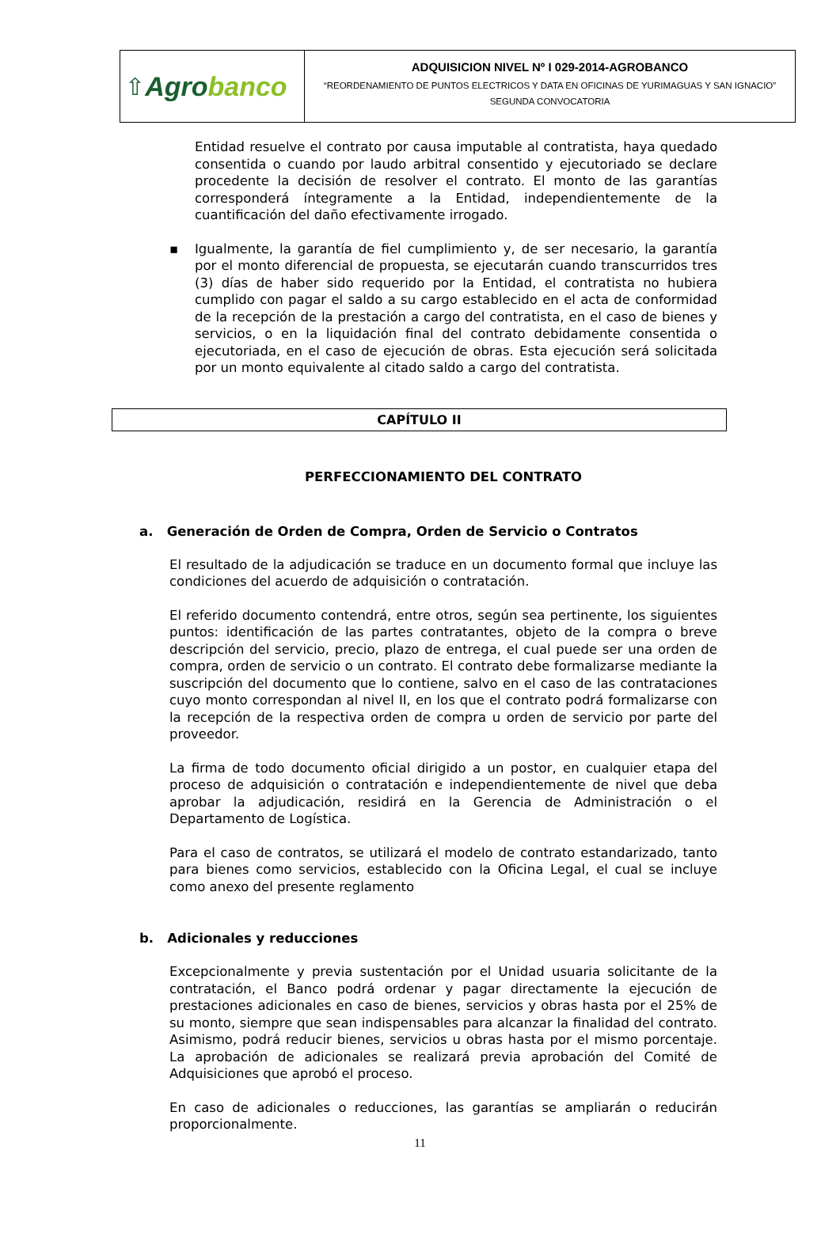⇧ Agrobanco
ADQUISICION NIVEL Nº I 029-2014-AGROBANCO
“REORDENAMIENTO DE PUNTOS ELECTRICOS Y DATA EN OFICINAS DE YURIMAGUAS Y SAN IGNACIO”
SEGUNDA CONVOCATORIA
Entidad resuelve el contrato por causa imputable al contratista, haya quedado consentida o cuando por laudo arbitral consentido y ejecutoriado se declare procedente la decisión de resolver el contrato. El monto de las garantías corresponderá íntegramente a la Entidad, independientemente de la cuantificación del daño efectivamente irrogado.
▪ Igualmente, la garantía de fiel cumplimiento y, de ser necesario, la garantía por el monto diferencial de propuesta, se ejecutarán cuando transcurridos tres (3) días de haber sido requerido por la Entidad, el contratista no hubiera cumplido con pagar el saldo a su cargo establecido en el acta de conformidad de la recepción de la prestación a cargo del contratista, en el caso de bienes y servicios, o en la liquidación final del contrato debidamente consentida o ejecutoriada, en el caso de ejecución de obras. Esta ejecución será solicitada por un monto equivalente al citado saldo a cargo del contratista.
CAPÍTULO II
PERFECCIONAMIENTO DEL CONTRATO
a. Generación de Orden de Compra, Orden de Servicio o Contratos
El resultado de la adjudicación se traduce en un documento formal que incluye las condiciones del acuerdo de adquisición o contratación.
El referido documento contendrá, entre otros, según sea pertinente, los siguientes puntos: identificación de las partes contratantes, objeto de la compra o breve descripción del servicio, precio, plazo de entrega, el cual puede ser una orden de compra, orden de servicio o un contrato. El contrato debe formalizarse mediante la suscripción del documento que lo contiene, salvo en el caso de las contrataciones cuyo monto correspondan al nivel II, en los que el contrato podrá formalizarse con la recepción de la respectiva orden de compra u orden de servicio por parte del proveedor.
La firma de todo documento oficial dirigido a un postor, en cualquier etapa del proceso de adquisición o contratación e independientemente de nivel que deba aprobar la adjudicación, residirá en la Gerencia de Administración o el Departamento de Logística.
Para el caso de contratos, se utilizará el modelo de contrato estandarizado, tanto para bienes como servicios, establecido con la Oficina Legal, el cual se incluye como anexo del presente reglamento
b. Adicionales y reducciones
Excepcionalmente y previa sustentación por el Unidad usuaria solicitante de la contratación, el Banco podrá ordenar y pagar directamente la ejecución de prestaciones adicionales en caso de bienes, servicios y obras hasta por el 25% de su monto, siempre que sean indispensables para alcanzar la finalidad del contrato. Asimismo, podrá reducir bienes, servicios u obras hasta por el mismo porcentaje. La aprobación de adicionales se realizará previa aprobación del Comité de Adquisiciones que aprobó el proceso.
En caso de adicionales o reducciones, las garantías se ampliarán o reducirán proporcionalmente.
11